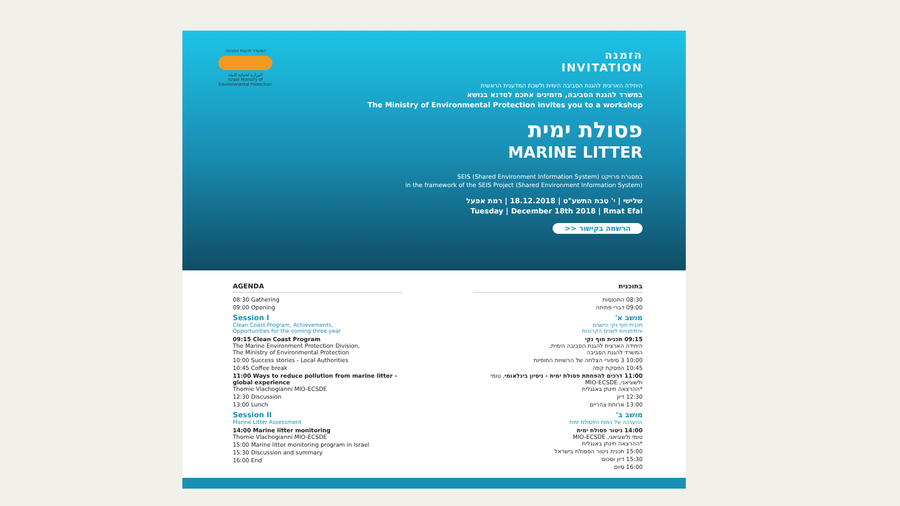המשרד להגנת הסביבה
الوزارة لحماية البيئة
Israel Ministry of Environmental Protection
הזמנה
INVITATION
היחידה הארצית להגנת הסביבה הימית ולשכת המדענית הראשית
במשרד להגנת הסביבה, מזמינים אתכם לסדנא בנושא
The Ministry of Environmental Protection invites you to a workshop
פסולת ימית
MARINE LITTER
במסגרת פרויקט SEIS (Shared Environment Information System)
in the framework of the SEIS Project (Shared Environment Information System)
שלישי | י' טבת התשע"ט | 18.12.2018 | רמת אפעל
Tuesday | December 18th 2018 | Rmat Efal
הרשמה בקישור <<
AGENDA
08:30 Gathering
09:00 Opening
Session I
Clean Coast Program, Achievements,
Opportunities for the coming three year
09:15 Clean Coast Program
The Marine Environment Protection Division,
The Ministry of Environmental Protection
10:00 Success stories - Local Authorities
10:45 Coffee break
11:00 Ways to reduce pollution from marine litter - global experience
Thomie Vlachogianni MIO-ECSDE
12:30 Discussion
13:00 Lunch
Session II
Marine Litter Assessment
14:00 Marine litter monitoring
Thomie Vlachogianni MIO-ECSDE
15:00 Marine litter monitoring program in Israel
15:30 Discussion and summary
16:00 End
בתוכנית
08:30 התכנסות
09:00 דברי פתיחה
מושב א'
תכנית חוף נקי הישגים
והזדמנויות לשנים הקרובות
09:15 תכנית חוף נקי
היחידה הארצית להגנת הסביבה הימית,
המשרד להגנת הסביבה
10:00 3 סיפורי הצלחה של הרשויות החופיות
10:45 הפסקת קפה
11:00 דרכים להפחתת פסולת ימית - ניסיון בינלאומי, טומי ולשוגיאני, MIO-ECSDE
*ההרצאה תינתן באנגלית
12:30 דיון
13:00 ארוחת צהריים
מושב ב'
ההערכה של כמות הפסולת ימית
14:00 ניטור פסולת ימית
טומי ולשוגיאני, MIO-ECSDE
*ההרצאה תינתן באנגלית
15:00 תכנית ניטור הפסולת בישראל
15:30 דיון וסכום
16:00 סיום